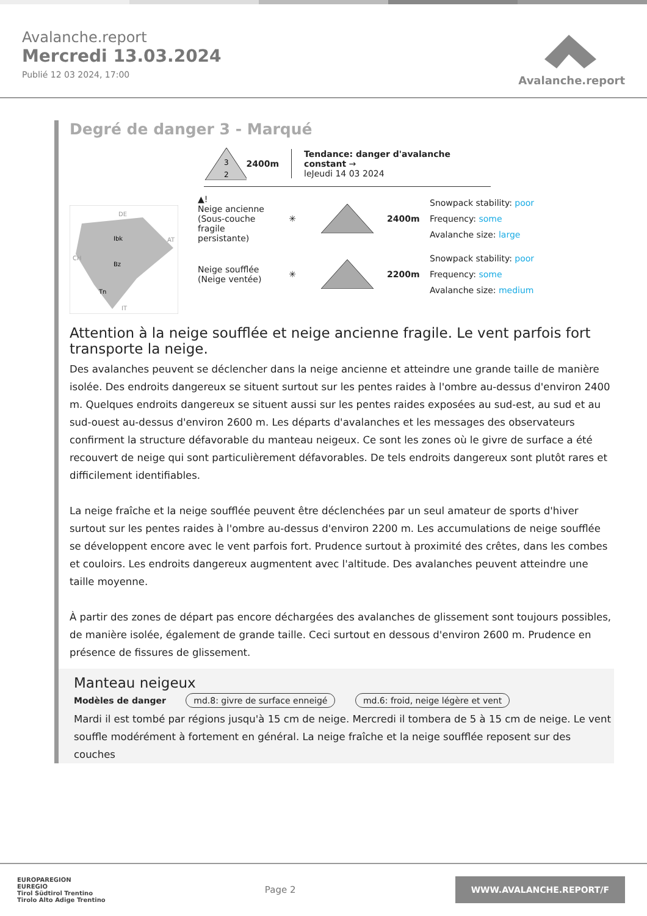Avalanche.report
Mercredi 13.03.2024
Publié 12 03 2024, 17:00
Avalanche.report
Degré de danger 3 - Marqué
3
2
2400m
Tendance: danger d'avalanche constant →
leJeudi 14 03 2024
DE
AT
CH
IT
Ibk
Bz
Tn
▲!
Neige ancienne (Sous-couche fragile persistante)
✳ 2400m
Snowpack stability: poor
Frequency: some
Avalanche size: large
Neige soufflée (Neige ventée)
✳ 2200m
Snowpack stability: poor
Frequency: some
Avalanche size: medium
Attention à la neige soufflée et neige ancienne fragile. Le vent parfois fort transporte la neige.
Des avalanches peuvent se déclencher dans la neige ancienne et atteindre une grande taille de manière isolée. Des endroits dangereux se situent surtout sur les pentes raides à l'ombre au-dessus d'environ 2400 m. Quelques endroits dangereux se situent aussi sur les pentes raides exposées au sud-est, au sud et au sud-ouest au-dessus d'environ 2600 m. Les départs d'avalanches et les messages des observateurs confirment la structure défavorable du manteau neigeux. Ce sont les zones où le givre de surface a été recouvert de neige qui sont particulièrement défavorables. De tels endroits dangereux sont plutôt rares et difficilement identifiables.
La neige fraîche et la neige soufflée peuvent être déclenchées par un seul amateur de sports d'hiver surtout sur les pentes raides à l'ombre au-dessus d'environ 2200 m. Les accumulations de neige soufflée se développent encore avec le vent parfois fort. Prudence surtout à proximité des crêtes, dans les combes et couloirs. Les endroits dangereux augmentent avec l'altitude. Des avalanches peuvent atteindre une taille moyenne.
À partir des zones de départ pas encore déchargées des avalanches de glissement sont toujours possibles, de manière isolée, également de grande taille. Ceci surtout en dessous d'environ 2600 m. Prudence en présence de fissures de glissement.
Manteau neigeux
Modèles de danger md.8: givre de surface enneigé md.6: froid, neige légère et vent
Mardi il est tombé par régions jusqu'à 15 cm de neige. Mercredi il tombera de 5 à 15 cm de neige. Le vent souffle modérément à fortement en général. La neige fraîche et la neige soufflée reposent sur des couches
EUROPAREGION
EUREGIO
Tirol Südtirol Trentino
Tirolo Alto Adige Trentino
Page 2
WWW.AVALANCHE.REPORT/F